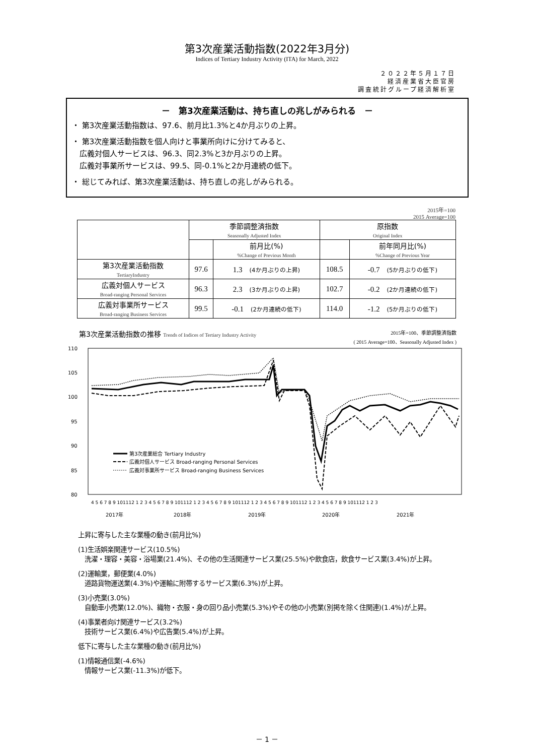第3次産業活動指数(2022年3月分)
Indices of Tertiary Industry Activity (ITA) for March, 2022
２０２２年５月１７日
経済産業省大臣官房
調査統計グループ経済解析室
－　第3次産業活動は、持ち直しの兆しがみられる　－
・ 第3次産業活動指数は、97.6、前月比1.3%と4か月ぶりの上昇。
・ 第3次産業活動指数を個人向けと事業所向けに分けてみると、
　広義対個人サービスは、96.3、同2.3%と3か月ぶりの上昇。
　広義対事業所サービスは、99.5、同-0.1%と2か月連続の低下。
・ 総じてみれば、第3次産業活動は、持ち直しの兆しがみられる。
2015年=100
2015 Average=100
| | 季節調整済指数 Seasonally Adjusted Index | | 原指数 Original Index | |
| --- | --- | --- | --- | --- |
| | | 前月比(%) %Change of Previous Month | | 前年同月比(%) %Change of Previous Year |
| 第3次産業活動指数 TertiaryIndustry | 97.6 | 1.3 (4か月ぶりの上昇) | 108.5 | -0.7 (5か月ぶりの低下) |
| 広義対個人サービス Broad-ranging Personal Services | 96.3 | 2.3 (3か月ぶりの上昇) | 102.7 | -0.2 (2か月連続の低下) |
| 広義対事業所サービス Broad-ranging Business Services | 99.5 | -0.1 (2か月連続の低下) | 114.0 | -1.2 (5か月ぶりの低下) |
2015年=100、季節調整済指数
( 2015 Average=100、Seasonally Adjusted Index ) 第3次産業活動指数の推移 Trends of Indices of Tertiary Industry Activity
110
105
100
95
90
85
80
第3次産業総合 Tertiary Industry
広義対個人サービス Broad-ranging Personal Services
広義対事業所サービス Broad-ranging Business Services
4 5 6 7 8 9 101112 1 2 3 4 5 6 7 8 9 101112 1 2 3 4 5 6 7 8 9 101112 1 2 3 4 5 6 7 8 9 101112 1 2 3 4 5 6 7 8 9 101112 1 2 3
2017年
2018年
2019年
2020年
2021年
上昇に寄与した主な業種の動き(前月比%)
(1)生活娯楽関連サービス(10.5%)
　洗濯・理容・美容・浴場業(21.4%)、その他の生活関連サービス業(25.5%)や飲食店，飲食サービス業(3.4%)が上昇。
(2)運輸業，郵便業(4.0%)
　道路貨物運送業(4.3%)や運輸に附帯するサービス業(6.3%)が上昇。
(3)小売業(3.0%)
　自動車小売業(12.0%)、織物・衣服・身の回り品小売業(5.3%)やその他の小売業(別掲を除く住関連)(1.4%)が上昇。
(4)事業者向け関連サービス(3.2%)
　技術サービス業(6.4%)や広告業(5.4%)が上昇。
低下に寄与した主な業種の動き(前月比%)
(1)情報通信業(-4.6%)
　情報サービス業(-11.3%)が低下。
－ 1 －